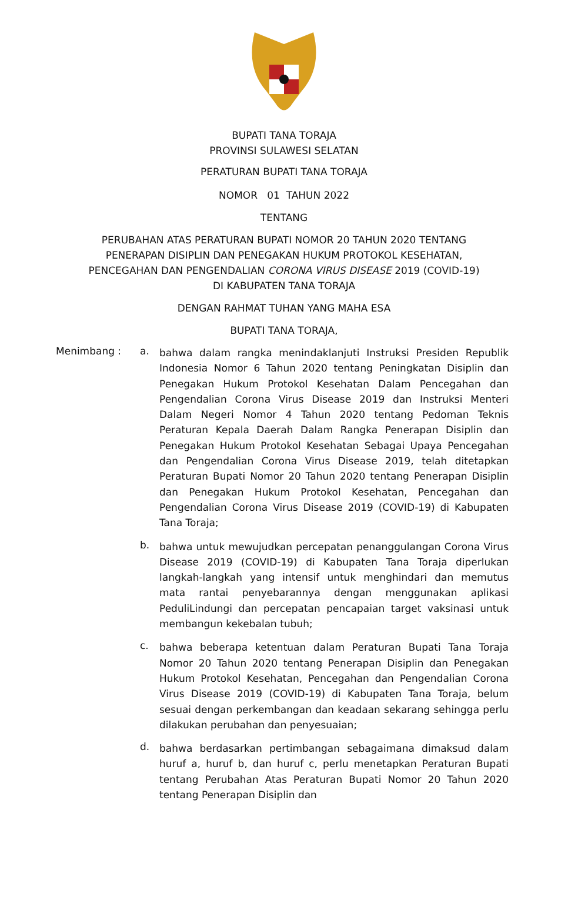BUPATI TANA TORAJA
PROVINSI SULAWESI SELATAN
PERATURAN BUPATI TANA TORAJA
NOMOR 01 TAHUN 2022
TENTANG
PERUBAHAN ATAS PERATURAN BUPATI NOMOR 20 TAHUN 2020 TENTANG
PENERAPAN DISIPLIN DAN PENEGAKAN HUKUM PROTOKOL KESEHATAN,
PENCEGAHAN DAN PENGENDALIAN CORONA VIRUS DISEASE 2019 (COVID-19)
DI KABUPATEN TANA TORAJA
DENGAN RAHMAT TUHAN YANG MAHA ESA
BUPATI TANA TORAJA,
Menimbang : a.
bahwa dalam rangka menindaklanjuti Instruksi Presiden Republik Indonesia Nomor 6 Tahun 2020 tentang Peningkatan Disiplin dan Penegakan Hukum Protokol Kesehatan Dalam Pencegahan dan Pengendalian Corona Virus Disease 2019 dan Instruksi Menteri Dalam Negeri Nomor 4 Tahun 2020 tentang Pedoman Teknis Peraturan Kepala Daerah Dalam Rangka Penerapan Disiplin dan Penegakan Hukum Protokol Kesehatan Sebagai Upaya Pencegahan dan Pengendalian Corona Virus Disease 2019, telah ditetapkan Peraturan Bupati Nomor 20 Tahun 2020 tentang Penerapan Disiplin dan Penegakan Hukum Protokol Kesehatan, Pencegahan dan Pengendalian Corona Virus Disease 2019 (COVID-19) di Kabupaten Tana Toraja;
b.
bahwa untuk mewujudkan percepatan penanggulangan Corona Virus Disease 2019 (COVID-19) di Kabupaten Tana Toraja diperlukan langkah-langkah yang intensif untuk menghindari dan memutus mata rantai penyebarannya dengan menggunakan aplikasi PeduliLindungi dan percepatan pencapaian target vaksinasi untuk membangun kekebalan tubuh;
c.
bahwa beberapa ketentuan dalam Peraturan Bupati Tana Toraja Nomor 20 Tahun 2020 tentang Penerapan Disiplin dan Penegakan Hukum Protokol Kesehatan, Pencegahan dan Pengendalian Corona Virus Disease 2019 (COVID-19) di Kabupaten Tana Toraja, belum sesuai dengan perkembangan dan keadaan sekarang sehingga perlu dilakukan perubahan dan penyesuaian;
d.
bahwa berdasarkan pertimbangan sebagaimana dimaksud dalam huruf a, huruf b, dan huruf c, perlu menetapkan Peraturan Bupati tentang Perubahan Atas Peraturan Bupati Nomor 20 Tahun 2020 tentang Penerapan Disiplin dan